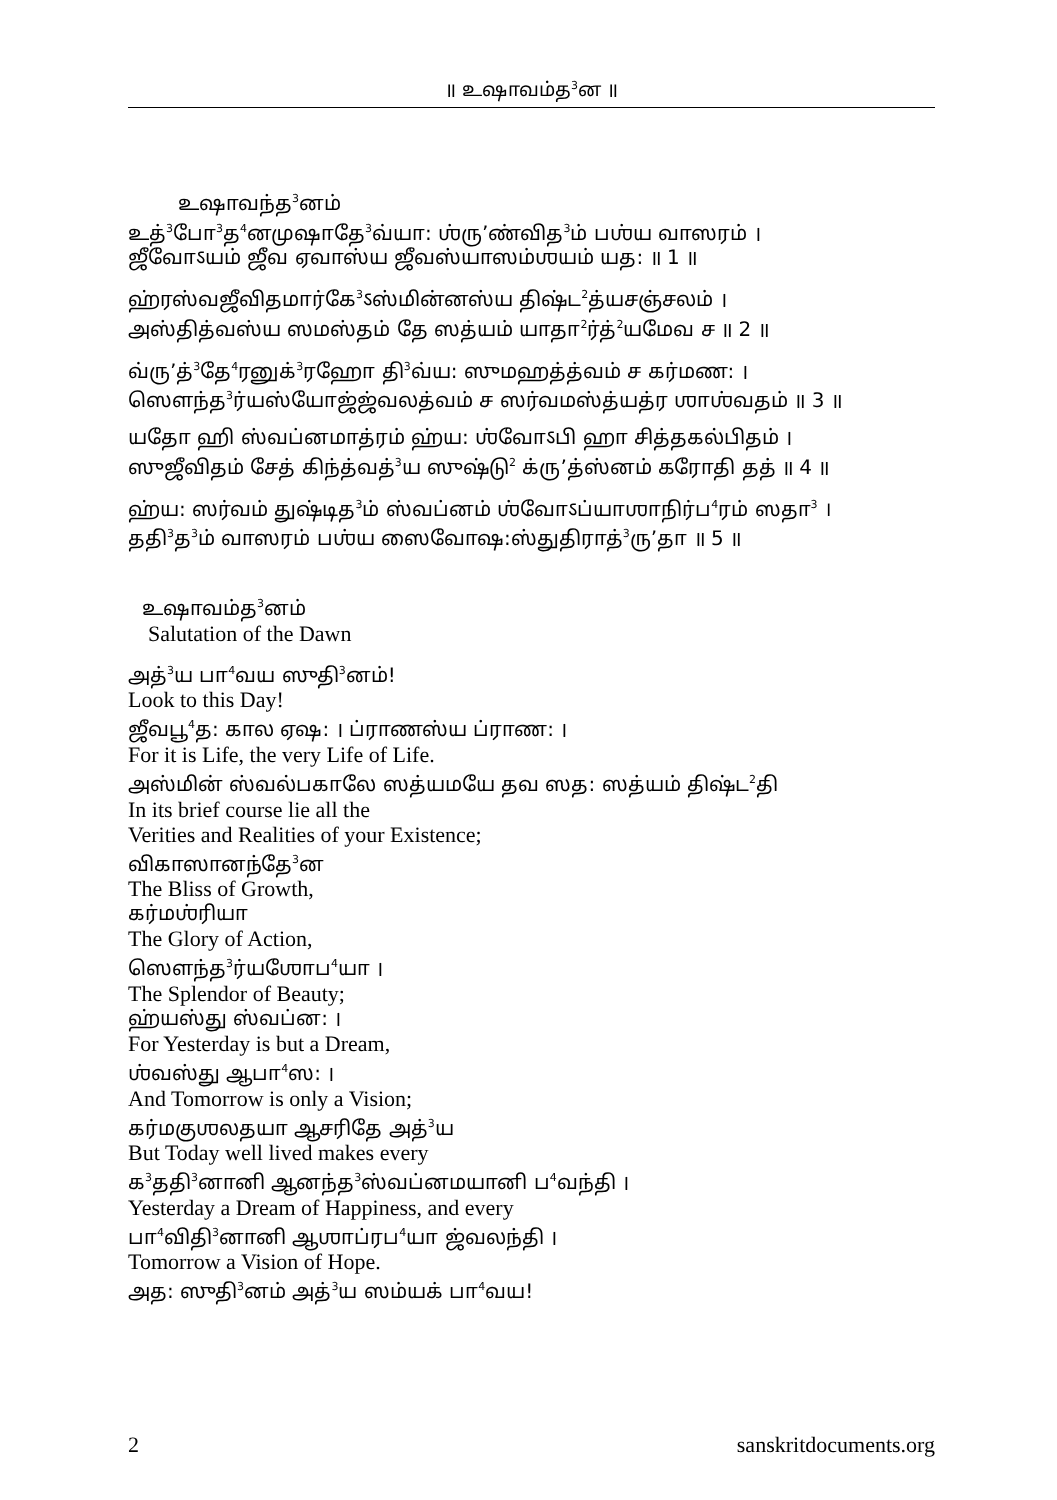॥ உஷாவம்த<sup>3</sup>ன ॥
உஷாவந்த<sup>3</sup>னம்
உத்<sup>3</sup>போ<sup>3</sup>த<sup>4</sup>னமுஷாதே<sup>3</sup>வ்யா: ஶ்ரு’ண்வித<sup>3</sup>ம் பஶ்ய வாஸரம் ।
ஜீவோऽயம் ஜீவ ஏவாஸ்ய ஜீவஸ்யாஸம்ஶயம் யத: ॥ 1 ॥
ஹ்ரஸ்வஜீவிதமார்கே<sup>3</sup>ऽஸ்மின்னஸ்ய திஷ்ட<sup>2</sup>த்யசஞ்சலம் ।
அஸ்தித்வஸ்ய ஸமஸ்தம் தே ஸத்யம் யாதா<sup>2</sup>ர்த்<sup>2</sup>யமேவ ச ॥ 2 ॥
வ்ரு’த்<sup>3</sup>தே<sup>4</sup>ரனுக்<sup>3</sup>ரஹோ தி<sup>3</sup>வ்ய: ஸுமஹத்த்வம் ச கர்மண: ।
ஸௌந்த<sup>3</sup>ர்யஸ்யோஜ்ஜ்வலத்வம் ச ஸர்வமஸ்த்யத்ர ஶாஶ்வதம் ॥ 3 ॥
யதோ ஹி ஸ்வப்னமாத்ரம் ஹ்ய: ஶ்வோऽபி ஹா சித்தகல்பிதம் ।
ஸுஜீவிதம் சேத் கிந்த்வத்<sup>3</sup>ய ஸுஷ்டு<sup>2</sup> க்ரு’த்ஸ்னம் கரோதி தத் ॥ 4 ॥
ஹ்ய: ஸர்வம் துஷ்டித<sup>3</sup>ம் ஸ்வப்னம் ஶ்வோऽப்யாஶாநிர்ப<sup>4</sup>ரம் ஸதா<sup>3</sup> ।
ததி<sup>3</sup>த<sup>3</sup>ம் வாஸரம் பஶ்ய ஸைவோஷ:ஸ்துதிராத்<sup>3</sup>ரு’தா ॥ 5 ॥
உஷாவம்த<sup>3</sup>னம்
Salutation of the Dawn
அத்<sup>3</sup>ய பா<sup>4</sup>வய ஸுதி<sup>3</sup>னம்!
Look to this Day!
ஜீவபூ<sup>4</sup>த: கால ஏஷ: । ப்ராணஸ்ய ப்ராண: ।
For it is Life, the very Life of Life.
அஸ்மின் ஸ்வல்பகாலே ஸத்யமயே தவ ஸத: ஸத்யம் திஷ்ட<sup>2</sup>தி
In its brief course lie all the
Verities and Realities of your Existence;
விகாஸானந்தே<sup>3</sup>ன
The Bliss of Growth,
கர்மஶ்ரியா
The Glory of Action,
ஸௌந்த<sup>3</sup>ர்யஶோப<sup>4</sup>யா ।
The Splendor of Beauty;
ஹ்யஸ்து ஸ்வப்ன: ।
For Yesterday is but a Dream,
ஶ்வஸ்து ஆபா<sup>4</sup>ஸ: ।
And Tomorrow is only a Vision;
கர்மகுஶலதயா ஆசரிதே அத்<sup>3</sup>ய
But Today well lived makes every
க<sup>3</sup>ததி<sup>3</sup>னானி ஆனந்த<sup>3</sup>ஸ்வப்னமயானி ப<sup>4</sup>வந்தி ।
Yesterday a Dream of Happiness, and every
பா<sup>4</sup>விதி<sup>3</sup>னானி ஆஶாப்ரப<sup>4</sup>யா ஜ்வலந்தி ।
Tomorrow a Vision of Hope.
அத: ஸுதி<sup>3</sup>னம் அத்<sup>3</sup>ய ஸம்யக் பா<sup>4</sup>வய!
2 sanskritdocuments.org